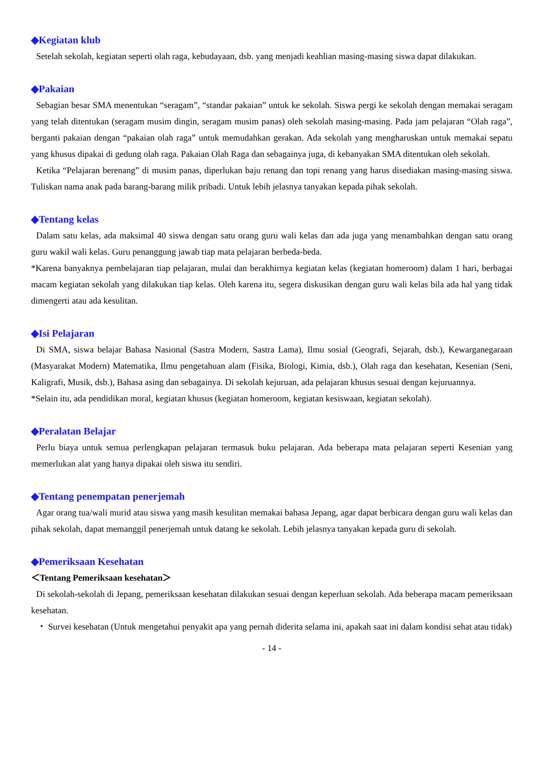◆Kegiatan klub
Setelah sekolah, kegiatan seperti olah raga, kebudayaan, dsb. yang menjadi keahlian masing-masing siswa dapat dilakukan.
◆Pakaian
Sebagian besar SMA menentukan “seragam”, “standar pakaian” untuk ke sekolah. Siswa pergi ke sekolah dengan memakai seragam yang telah ditentukan (seragam musim dingin, seragam musim panas) oleh sekolah masing-masing. Pada jam pelajaran “Olah raga”, berganti pakaian dengan “pakaian olah raga” untuk memudahkan gerakan. Ada sekolah yang mengharuskan untuk memakai sepatu yang khusus dipakai di gedung olah raga. Pakaian Olah Raga dan sebagainya juga, di kebanyakan SMA ditentukan oleh sekolah.
Ketika “Pelajaran berenang” di musim panas, diperlukan baju renang dan topi renang yang harus disediakan masing-masing siswa. Tuliskan nama anak pada barang-barang milik pribadi. Untuk lebih jelasnya tanyakan kepada pihak sekolah.
◆Tentang kelas
Dalam satu kelas, ada maksimal 40 siswa dengan satu orang guru wali kelas dan ada juga yang menambahkan dengan satu orang guru wakil wali kelas. Guru penanggung jawab tiap mata pelajaran berbeda-beda.
*Karena banyaknya pembelajaran tiap pelajaran, mulai dan berakhirnya kegiatan kelas (kegiatan homeroom) dalam 1 hari, berbagai macam kegiatan sekolah yang dilakukan tiap kelas. Oleh karena itu, segera diskusikan dengan guru wali kelas bila ada hal yang tidak dimengerti atau ada kesulitan.
◆Isi Pelajaran
Di SMA, siswa belajar Bahasa Nasional (Sastra Modern, Sastra Lama), Ilmu sosial (Geografi, Sejarah, dsb.), Kewarganegaraan (Masyarakat Modern) Matematika, Ilmu pengetahuan alam (Fisika, Biologi, Kimia, dsb.), Olah raga dan kesehatan, Kesenian (Seni, Kaligrafi, Musik, dsb.), Bahasa asing dan sebagainya. Di sekolah kejuruan, ada pelajaran khusus sesuai dengan kejuruannya.
*Selain itu, ada pendidikan moral, kegiatan khusus (kegiatan homeroom, kegiatan kesiswaan, kegiatan sekolah).
◆Peralatan Belajar
Perlu biaya untuk semua perlengkapan pelajaran termasuk buku pelajaran. Ada beberapa mata pelajaran seperti Kesenian yang memerlukan alat yang hanya dipakai oleh siswa itu sendiri.
◆Tentang penempatan penerjemah
Agar orang tua/wali murid atau siswa yang masih kesulitan memakai bahasa Jepang, agar dapat berbicara dengan guru wali kelas dan pihak sekolah, dapat memanggil penerjemah untuk datang ke sekolah. Lebih jelasnya tanyakan kepada guru di sekolah.
◆Pemeriksaan Kesehatan
＜Tentang Pemeriksaan kesehatan＞
Di sekolah-sekolah di Jepang, pemeriksaan kesehatan dilakukan sesuai dengan keperluan sekolah. Ada beberapa macam pemeriksaan kesehatan.
・ Survei kesehatan (Untuk mengetahui penyakit apa yang pernah diderita selama ini, apakah saat ini dalam kondisi sehat atau tidak)
- 14 -